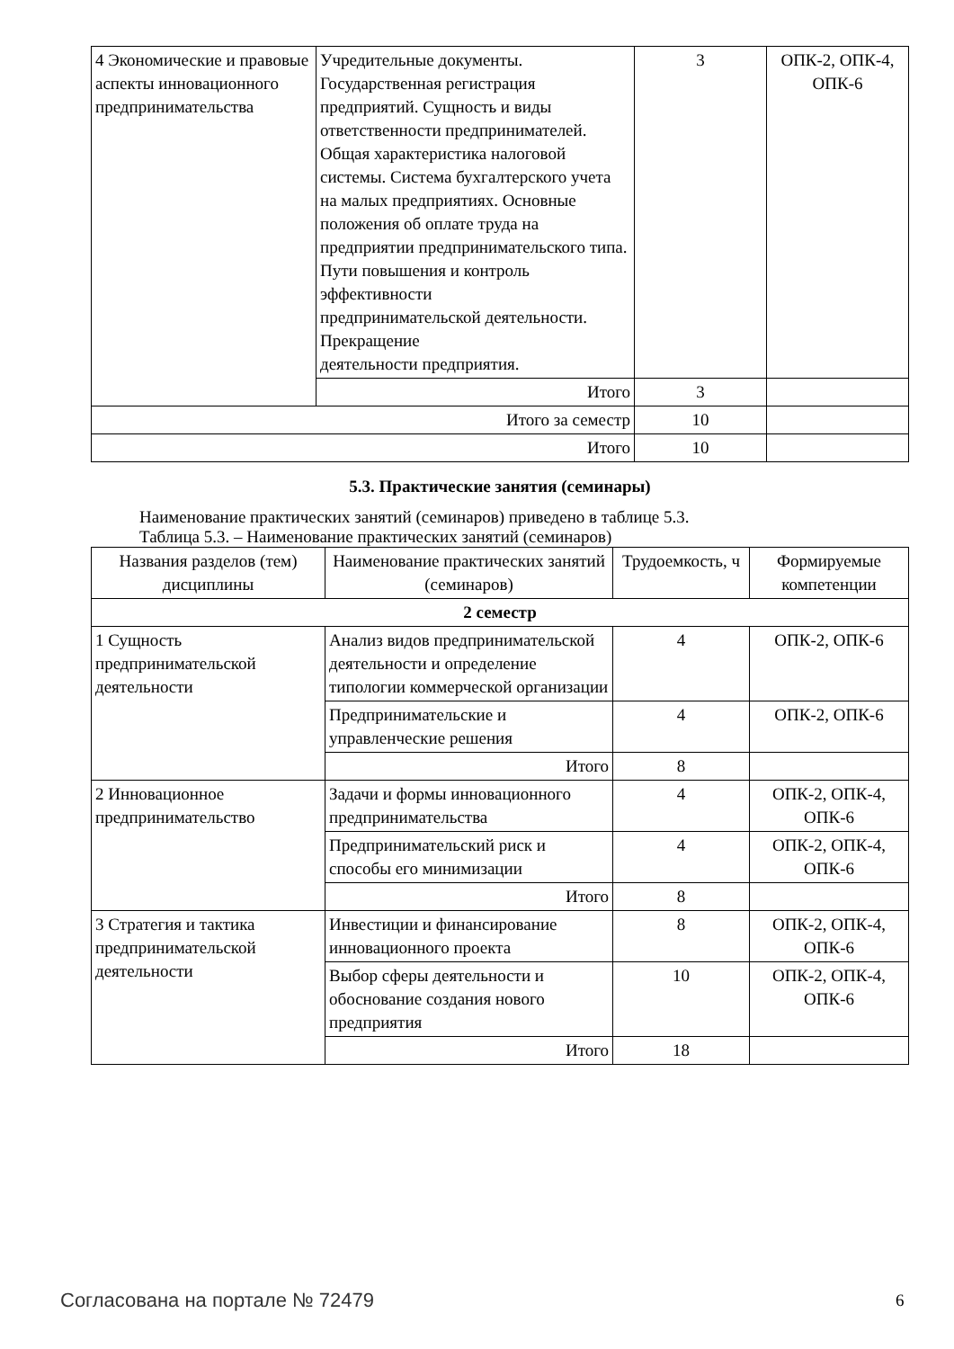| 4 Экономические и правовые аспекты инновационного предпринимательства | Учредительные документы. Государственная регистрация предприятий. Сущность и виды ответственности предпринимателей. Общая характеристика налоговой системы. Система бухгалтерского учета на малых предприятиях. Основные положения об оплате труда на предприятии предпринимательского типа. Пути повышения и контроль эффективности предпринимательской деятельности. Прекращение деятельности предприятия. | 3 | ОПК-2, ОПК-4, ОПК-6 |
| | Итого | 3 | |
| Итого за семестр | | 10 | |
| Итого | | 10 | |
5.3. Практические занятия (семинары)
Наименование практических занятий (семинаров) приведено в таблице 5.3.
Таблица 5.3. – Наименование практических занятий (семинаров)
| Названия разделов (тем) дисциплины | Наименование практических занятий (семинаров) | Трудоемкость, ч | Формируемые компетенции |
| --- | --- | --- | --- |
| 2 семестр | | | |
| 1 Сущность предпринимательской деятельности | Анализ видов предпринимательской деятельности и определение типологии коммерческой организации | 4 | ОПК-2, ОПК-6 |
| | Предпринимательские и управленческие решения | 4 | ОПК-2, ОПК-6 |
| | Итого | 8 | |
| 2 Инновационное предпринимательство | Задачи и формы инновационного предпринимательства | 4 | ОПК-2, ОПК-4, ОПК-6 |
| | Предпринимательский риск и способы его минимизации | 4 | ОПК-2, ОПК-4, ОПК-6 |
| | Итого | 8 | |
| 3 Стратегия и тактика предпринимательской деятельности | Инвестиции и финансирование инновационного проекта | 8 | ОПК-2, ОПК-4, ОПК-6 |
| | Выбор сферы деятельности и обоснование создания нового предприятия | 10 | ОПК-2, ОПК-4, ОПК-6 |
| | Итого | 18 | |
Согласована на портале № 72479 6